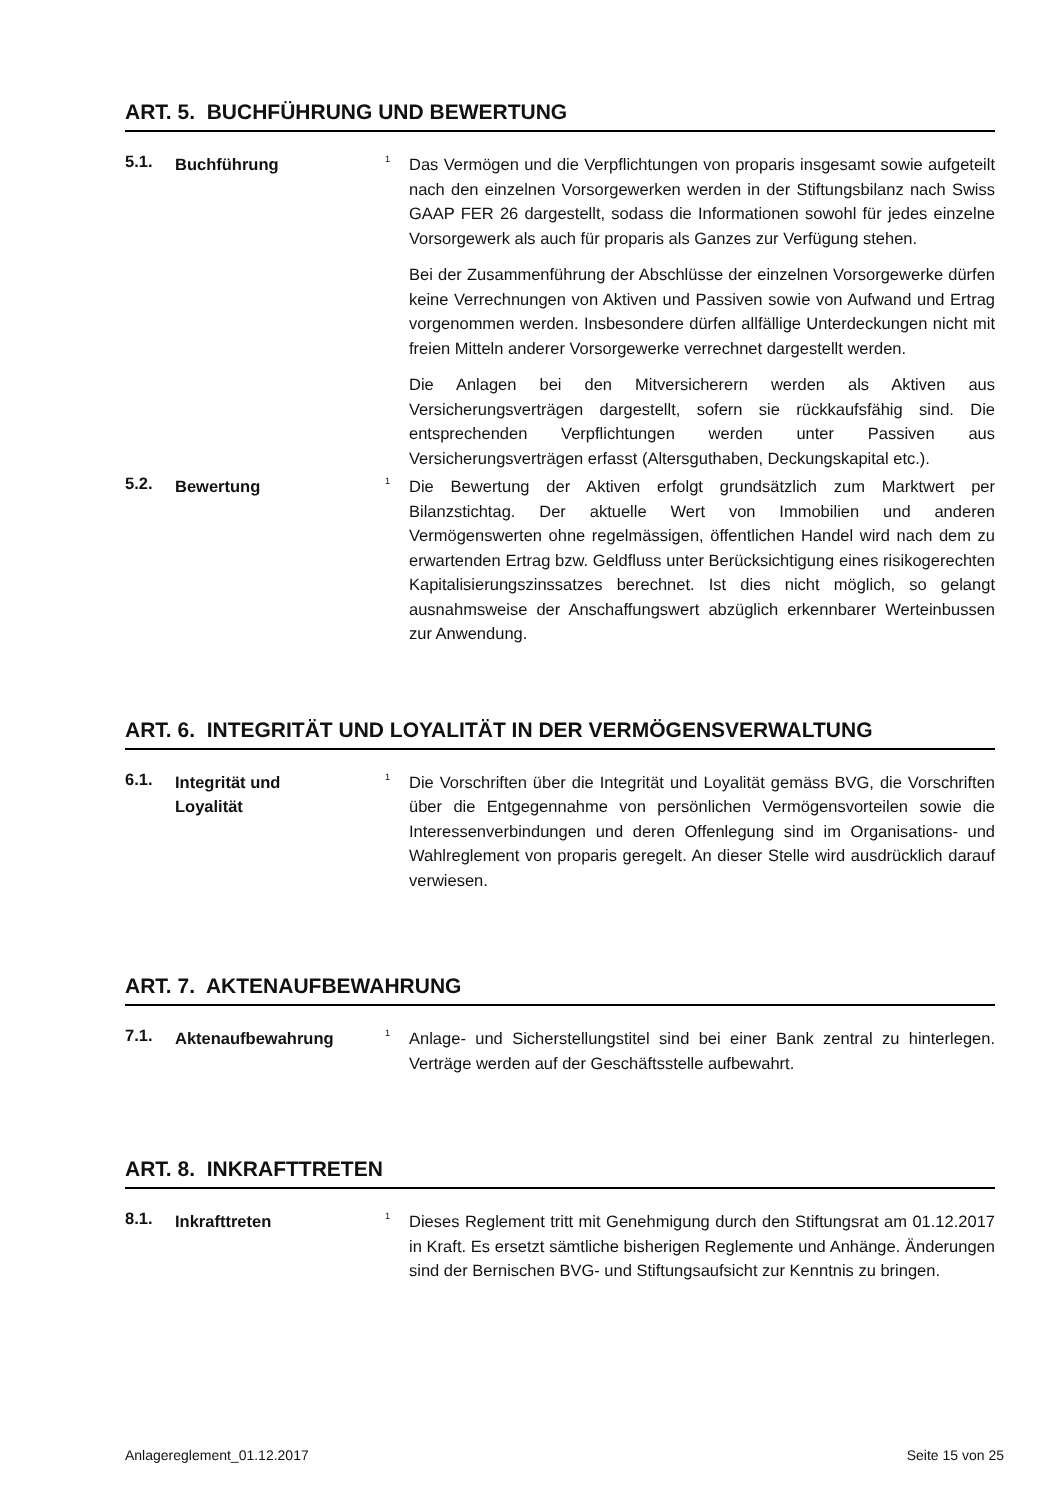ART. 5. BUCHFÜHRUNG UND BEWERTUNG
5.1.
Buchführung
<sup>1</sup>
Das Vermögen und die Verpflichtungen von proparis insgesamt sowie aufgeteilt nach den einzelnen Vorsorgewerken werden in der Stiftungsbilanz nach Swiss GAAP FER 26 dargestellt, sodass die Informationen sowohl für jedes einzelne Vorsorgewerk als auch für proparis als Ganzes zur Verfügung stehen.
Bei der Zusammenführung der Abschlüsse der einzelnen Vorsorgewerke dürfen keine Verrechnungen von Aktiven und Passiven sowie von Aufwand und Ertrag vorgenommen werden. Insbesondere dürfen allfällige Unterdeckungen nicht mit freien Mitteln anderer Vorsorgewerke verrechnet dargestellt werden.
Die Anlagen bei den Mitversicherern werden als Aktiven aus Versicherungsverträgen dargestellt, sofern sie rückkaufsfähig sind. Die entsprechenden Verpflichtungen werden unter Passiven aus Versicherungsverträgen erfasst (Altersguthaben, Deckungskapital etc.).
5.2.
Bewertung
<sup>1</sup>
Die Bewertung der Aktiven erfolgt grundsätzlich zum Marktwert per Bilanzstichtag. Der aktuelle Wert von Immobilien und anderen Vermögenswerten ohne regelmässigen, öffentlichen Handel wird nach dem zu erwartenden Ertrag bzw. Geldfluss unter Berücksichtigung eines risikogerechten Kapitalisierungszinssatzes berechnet. Ist dies nicht möglich, so gelangt ausnahmsweise der Anschaffungswert abzüglich erkennbarer Werteinbussen zur Anwendung.
ART. 6. INTEGRITÄT UND LOYALITÄT IN DER VERMÖGENSVERWALTUNG
6.1.
Integrität und
Loyalität
<sup>1</sup>
Die Vorschriften über die Integrität und Loyalität gemäss BVG, die Vorschriften über die Entgegennahme von persönlichen Vermögensvorteilen sowie die Interessenverbindungen und deren Offenlegung sind im Organisations- und Wahlreglement von proparis geregelt. An dieser Stelle wird ausdrücklich darauf verwiesen.
ART. 7. AKTENAUFBEWAHRUNG
7.1.
Aktenaufbewahrung
<sup>1</sup>
Anlage- und Sicherstellungstitel sind bei einer Bank zentral zu hinterlegen. Verträge werden auf der Geschäftsstelle aufbewahrt.
ART. 8. INKRAFTTRETEN
8.1.
Inkrafttreten
<sup>1</sup>
Dieses Reglement tritt mit Genehmigung durch den Stiftungsrat am 01.12.2017 in Kraft. Es ersetzt sämtliche bisherigen Reglemente und Anhänge. Änderungen sind der Bernischen BVG- und Stiftungsaufsicht zur Kenntnis zu bringen.
Anlagereglement_01.12.2017 Seite 15 von 25